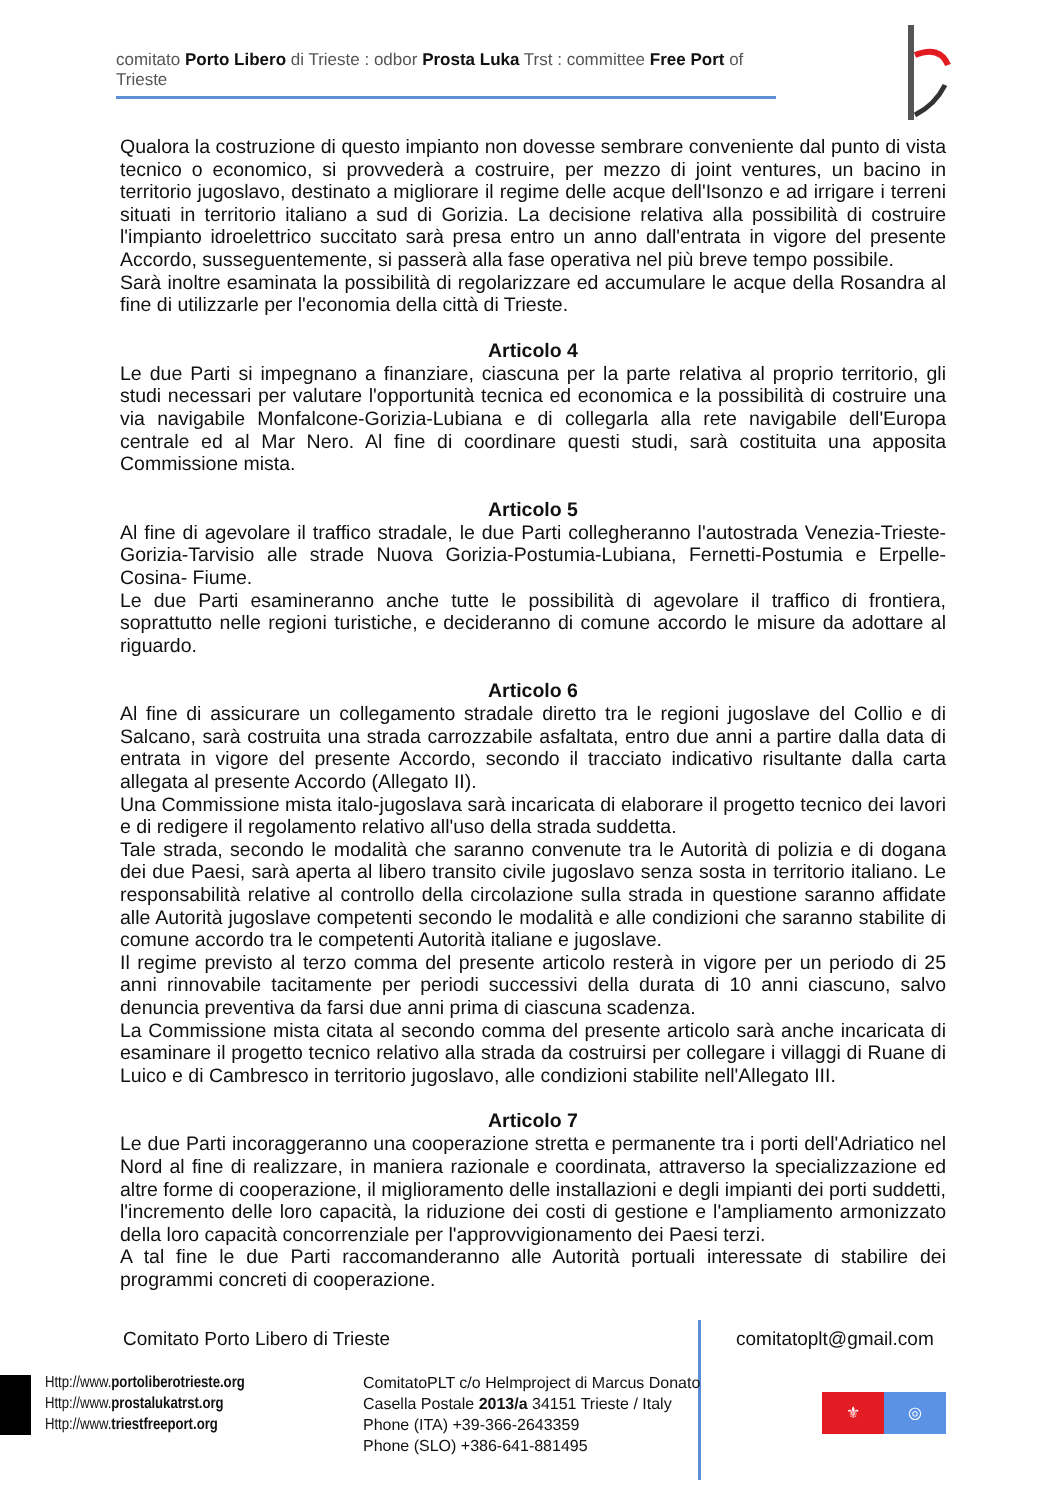comitato Porto Libero di Trieste : odbor Prosta Luka Trst : committee Free Port of Trieste
Qualora la costruzione di questo impianto non dovesse sembrare conveniente dal punto di vista tecnico o economico, si provvederà a costruire, per mezzo di joint ventures, un bacino in territorio jugoslavo, destinato a migliorare il regime delle acque dell'Isonzo e ad irrigare i terreni situati in territorio italiano a sud di Gorizia. La decisione relativa alla possibilità di costruire l'impianto idroelettrico succitato sarà presa entro un anno dall'entrata in vigore del presente Accordo, susseguentemente, si passerà alla fase operativa nel più breve tempo possibile.
Sarà inoltre esaminata la possibilità di regolarizzare ed accumulare le acque della Rosandra al fine di utilizzarle per l'economia della città di Trieste.
Articolo 4
Le due Parti si impegnano a finanziare, ciascuna per la parte relativa al proprio territorio, gli studi necessari per valutare l'opportunità tecnica ed economica e la possibilità di costruire una via navigabile Monfalcone-Gorizia-Lubiana e di collegarla alla rete navigabile dell'Europa centrale ed al Mar Nero. Al fine di coordinare questi studi, sarà costituita una apposita Commissione mista.
Articolo 5
Al fine di agevolare il traffico stradale, le due Parti collegheranno l'autostrada Venezia-Trieste-Gorizia-Tarvisio alle strade Nuova Gorizia-Postumia-Lubiana, Fernetti-Postumia e Erpelle-Cosina- Fiume.
Le due Parti esamineranno anche tutte le possibilità di agevolare il traffico di frontiera, soprattutto nelle regioni turistiche, e decideranno di comune accordo le misure da adottare al riguardo.
Articolo 6
Al fine di assicurare un collegamento stradale diretto tra le regioni jugoslave del Collio e di Salcano, sarà costruita una strada carrozzabile asfaltata, entro due anni a partire dalla data di entrata in vigore del presente Accordo, secondo il tracciato indicativo risultante dalla carta allegata al presente Accordo (Allegato II).
Una Commissione mista italo-jugoslava sarà incaricata di elaborare il progetto tecnico dei lavori e di redigere il regolamento relativo all'uso della strada suddetta.
Tale strada, secondo le modalità che saranno convenute tra le Autorità di polizia e di dogana dei due Paesi, sarà aperta al libero transito civile jugoslavo senza sosta in territorio italiano. Le responsabilità relative al controllo della circolazione sulla strada in questione saranno affidate alle Autorità jugoslave competenti secondo le modalità e alle condizioni che saranno stabilite di comune accordo tra le competenti Autorità italiane e jugoslave.
Il regime previsto al terzo comma del presente articolo resterà in vigore per un periodo di 25 anni rinnovabile tacitamente per periodi successivi della durata di 10 anni ciascuno, salvo denuncia preventiva da farsi due anni prima di ciascuna scadenza.
La Commissione mista citata al secondo comma del presente articolo sarà anche incaricata di esaminare il progetto tecnico relativo alla strada da costruirsi per collegare i villaggi di Ruane di Luico e di Cambresco in territorio jugoslavo, alle condizioni stabilite nell'Allegato III.
Articolo 7
Le due Parti incoraggeranno una cooperazione stretta e permanente tra i porti dell'Adriatico nel Nord al fine di realizzare, in maniera razionale e coordinata, attraverso la specializzazione ed altre forme di cooperazione, il miglioramento delle installazioni e degli impianti dei porti suddetti, l'incremento delle loro capacità, la riduzione dei costi di gestione e l'ampliamento armonizzato della loro capacità concorrenziale per l'approvvigionamento dei Paesi terzi.
A tal fine le due Parti raccomanderanno alle Autorità portuali interessate di stabilire dei programmi concreti di cooperazione.
Comitato Porto Libero di Trieste
comitatoplt@gmail.com
Http://www.portoliberotrieste.org
Http://www.prostalukatrst.org
Http://www.triestfreeport.org
ComitatoPLT c/o Helmproject di Marcus Donato
Casella Postale 2013/a 34151 Trieste / Italy
Phone (ITA) +39-366-2643359
Phone (SLO) +386-641-881495
⚜ ◎